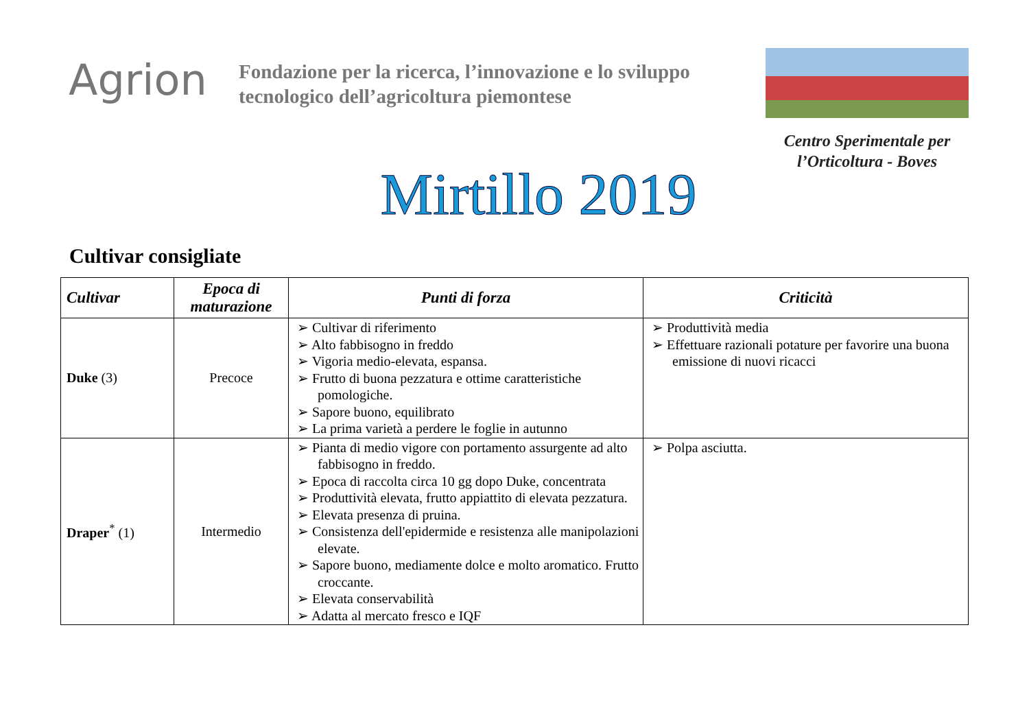Agrion
Fondazione per la ricerca, l’innovazione e lo sviluppo tecnologico dell’agricoltura piemontese
Centro Sperimentale per l’Orticoltura - Boves
Mirtillo 2019
Cultivar consigliate
| Cultivar | Epoca di maturazione | Punti di forza | Criticità |
| --- | --- | --- | --- |
| Duke (3) | Precoce | ➢ Cultivar di riferimento ➢ Alto fabbisogno in freddo ➢ Vigoria medio-elevata, espansa. ➢ Frutto di buona pezzatura e ottime caratteristiche pomologiche. ➢ Sapore buono, equilibrato ➢ La prima varietà a perdere le foglie in autunno | ➢ Produttività media ➢ Effettuare razionali potature per favorire una buona emissione di nuovi ricacci |
| Draper<sup>*</sup> (1) | Intermedio | ➢ Pianta di medio vigore con portamento assurgente ad alto fabbisogno in freddo. ➢ Epoca di raccolta circa 10 gg dopo Duke, concentrata ➢ Produttività elevata, frutto appiattito di elevata pezzatura. ➢ Elevata presenza di pruina. ➢ Consistenza dell'epidermide e resistenza alle manipolazioni elevate. ➢ Sapore buono, mediamente dolce e molto aromatico. Frutto croccante. ➢ Elevata conservabilità ➢ Adatta al mercato fresco e IQF | ➢ Polpa asciutta. |